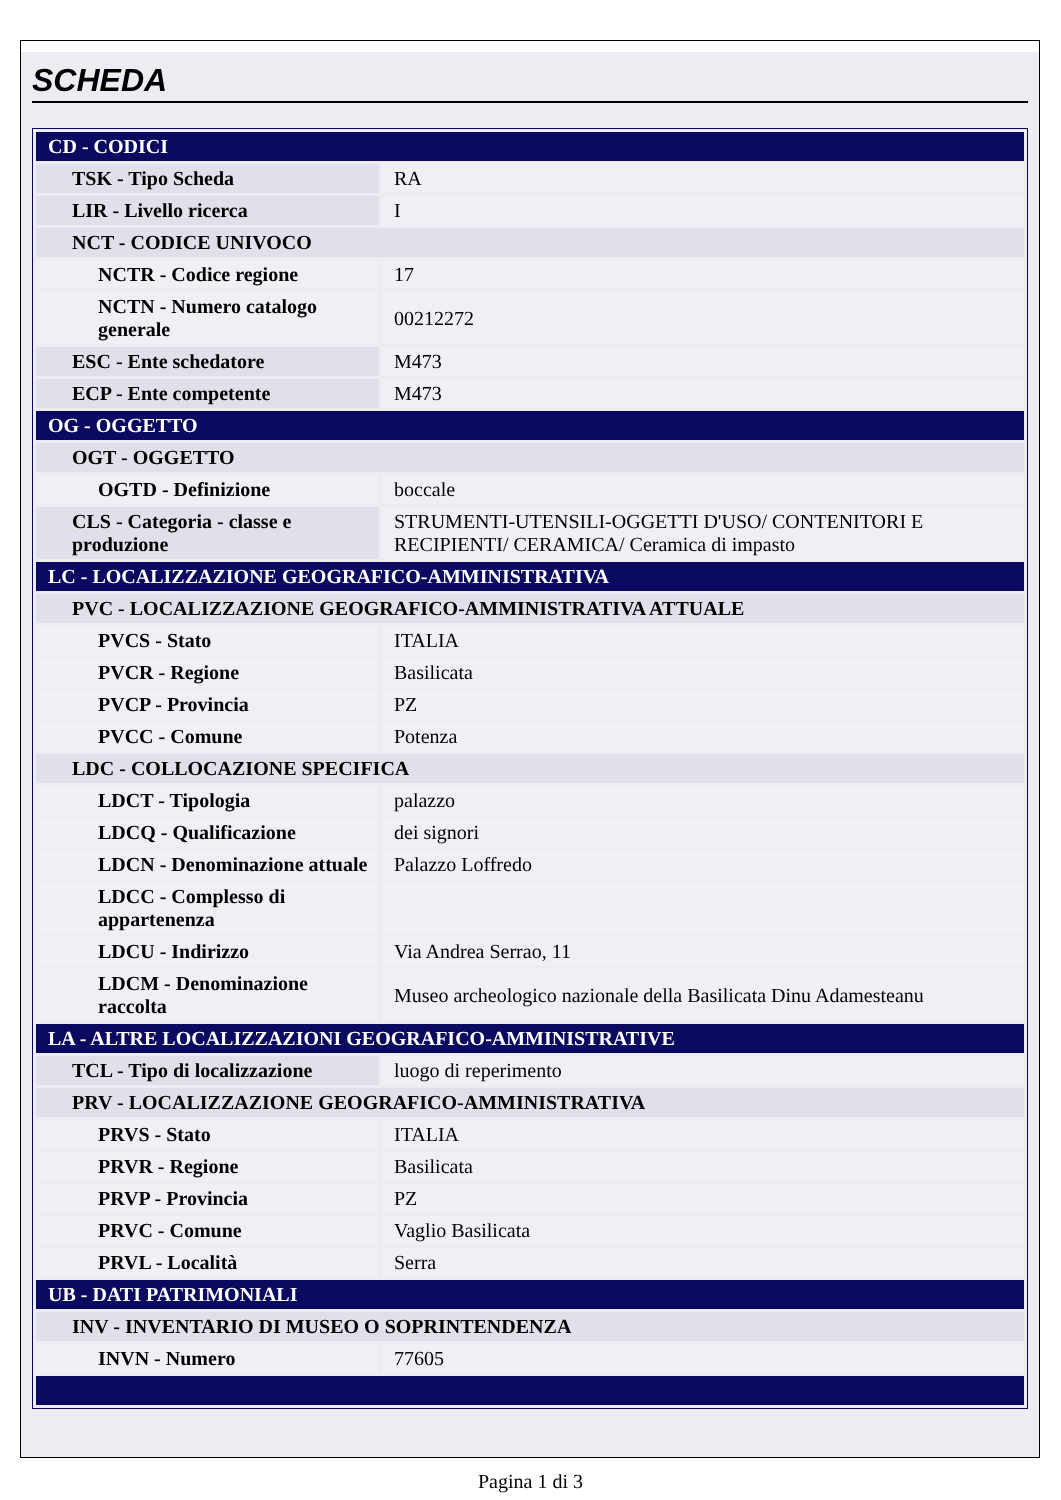SCHEDA
| CD - CODICI | |
| TSK - Tipo Scheda | RA |
| LIR - Livello ricerca | I |
| NCT - CODICE UNIVOCO | |
| NCTR - Codice regione | 17 |
| NCTN - Numero catalogo generale | 00212272 |
| ESC - Ente schedatore | M473 |
| ECP - Ente competente | M473 |
| OG - OGGETTO | |
| OGT - OGGETTO | |
| OGTD - Definizione | boccale |
| CLS - Categoria - classe e produzione | STRUMENTI-UTENSILI-OGGETTI D'USO/ CONTENITORI E RECIPIENTI/ CERAMICA/ Ceramica di impasto |
| LC - LOCALIZZAZIONE GEOGRAFICO-AMMINISTRATIVA | |
| PVC - LOCALIZZAZIONE GEOGRAFICO-AMMINISTRATIVA ATTUALE | |
| PVCS - Stato | ITALIA |
| PVCR - Regione | Basilicata |
| PVCP - Provincia | PZ |
| PVCC - Comune | Potenza |
| LDC - COLLOCAZIONE SPECIFICA | |
| LDCT - Tipologia | palazzo |
| LDCQ - Qualificazione | dei signori |
| LDCN - Denominazione attuale | Palazzo Loffredo |
| LDCC - Complesso di appartenenza | |
| LDCU - Indirizzo | Via Andrea Serrao, 11 |
| LDCM - Denominazione raccolta | Museo archeologico nazionale della Basilicata Dinu Adamesteanu |
| LA - ALTRE LOCALIZZAZIONI GEOGRAFICO-AMMINISTRATIVE | |
| TCL - Tipo di localizzazione | luogo di reperimento |
| PRV - LOCALIZZAZIONE GEOGRAFICO-AMMINISTRATIVA | |
| PRVS - Stato | ITALIA |
| PRVR - Regione | Basilicata |
| PRVP - Provincia | PZ |
| PRVC - Comune | Vaglio Basilicata |
| PRVL - Località | Serra |
| UB - DATI PATRIMONIALI | |
| INV - INVENTARIO DI MUSEO O SOPRINTENDENZA | |
| INVN - Numero | 77605 |
Pagina 1 di 3